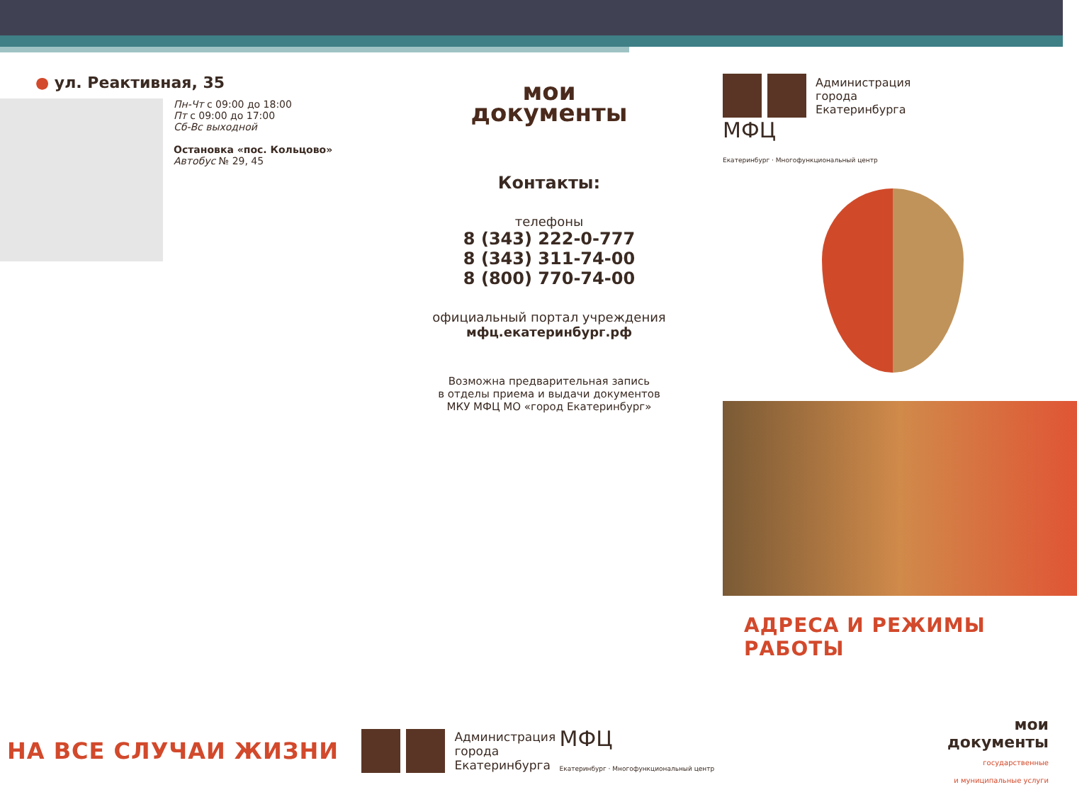● ул. Реактивная, 35
Пн-Чт с 09:00 до 18:00
Пт с 09:00 до 17:00
Сб-Вс выходной
Остановка «пос. Кольцово»
Автобус № 29, 45
мои
документы
Контакты:
телефоны
8 (343) 222-0-777
8 (343) 311-74-00
8 (800) 770-74-00
официальный портал учреждения
мфц.екатеринбург.рф
Возможна предварительная запись
в отделы приема и выдачи документов
МКУ МФЦ МО «город Екатеринбург»
Администрация
города
Екатеринбурга МФЦ
Екатеринбург · Многофункциональный центр
АДРЕСА И РЕЖИМЫ РАБОТЫ
НА ВСЕ СЛУЧАИ ЖИЗНИ
Администрация
города
Екатеринбурга МФЦ
Екатеринбург · Многофункциональный центр
мои
документы
государственные
и муниципальные услуги